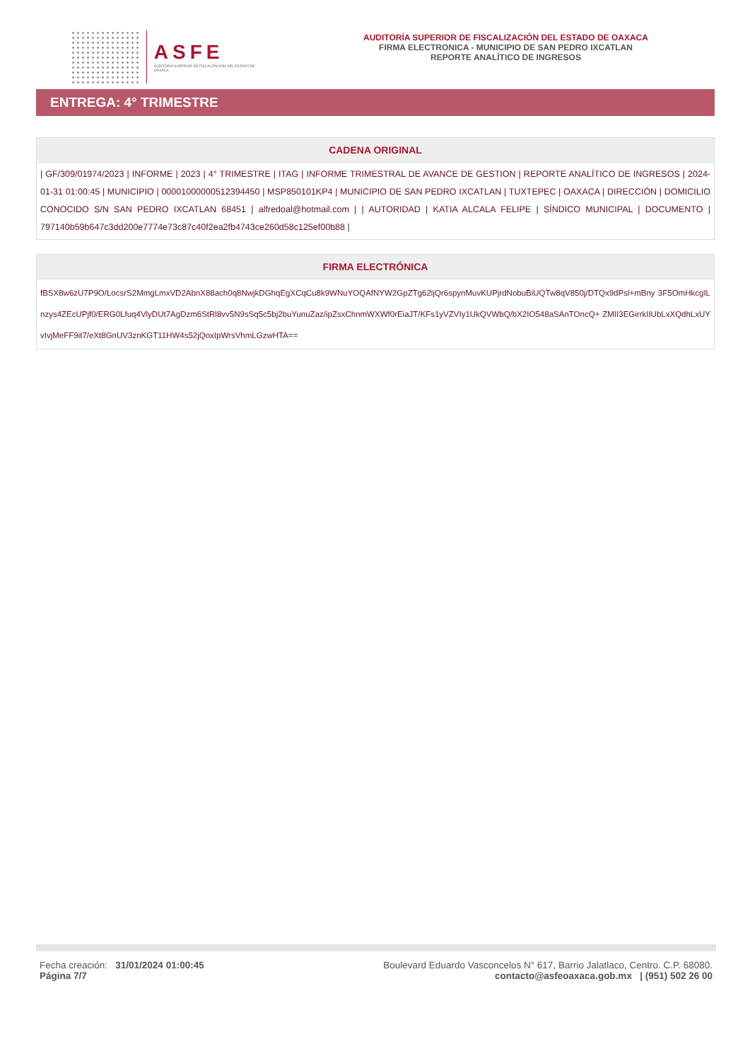ASFE
AUDITORÍA SUPERIOR DE FISCALIZACIÓN DEL ESTADO DE OAXACA
AUDITORÍA SUPERIOR DE FISCALIZACIÓN DEL ESTADO DE OAXACA
FIRMA ELECTRONICA - MUNICIPIO DE SAN PEDRO IXCATLAN
REPORTE ANALÍTICO DE INGRESOS
ENTREGA: 4° TRIMESTRE
CADENA ORIGINAL
| GF/309/01974/2023 | INFORME | 2023 | 4° TRIMESTRE | ITAG | INFORME TRIMESTRAL DE AVANCE DE GESTION | REPORTE ANALÍTICO DE INGRESOS | 2024-01-31 01:00:45 | MUNICIPIO | 00001000000512394450 | MSP850101KP4 | MUNICIPIO DE SAN PEDRO IXCATLAN | TUXTEPEC | OAXACA | DIRECCIÓN | DOMICILIO CONOCIDO S/N SAN PEDRO IXCATLAN 68451 | alfredoal@hotmail.com | | AUTORIDAD | KATIA ALCALA FELIPE | SÍNDICO MUNICIPAL | DOCUMENTO | 797140b59b647c3dd200e7774e73c87c40f2ea2fb4743ce260d58c125ef00b88 |
FIRMA ELECTRÓNICA
fBSX8w6zU7P9O/LocsrS2MmgLmxVD2AbnX88ach0q8NwjkDGhqEgXCqCu8k9WNuYOQAfNYW2GpZTg62ljQr6spynMuvKUPjrdNobuBiUQTw8qV850j/DTQx9dPsl+mBny 3F5OmHkcgILnzys4ZEcUPjf0/ERG0Lfuq4VlyDUt7AgDzm6StRl8vv5N9sSq5c5bj2buYunuZaz/ipZsxChnmWXWf0rEiaJT/KFs1yVZVIy1UkQVWbQ/bX2IO548aSAnTOncQ+ ZMII3EGirrkIIUbLxXQdhLxUYvIvjMeFF9it7/eXt8GnUV3znKGT11HW4s52jQoxIpWrsVhmLGzwHTA==
Fecha creación: 31/01/2024 01:00:45
Página 7/7
Boulevard Eduardo Vasconcelos N° 617, Barrio Jalatlaco, Centro. C.P. 68080.
contacto@asfeoaxaca.gob.mx | (951) 502 26 00